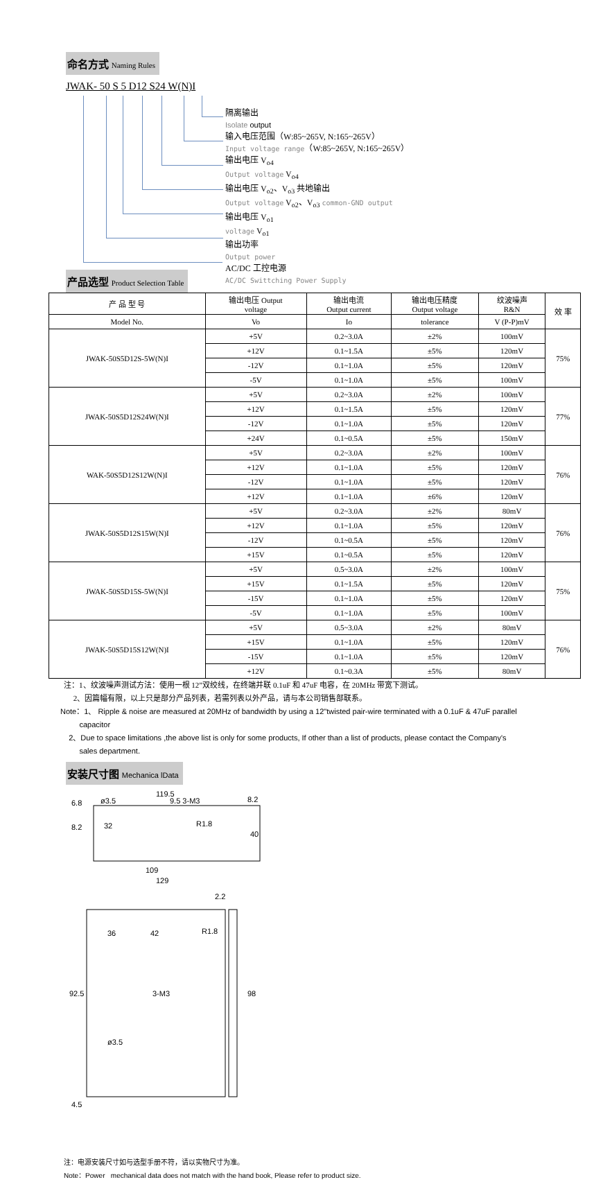命名方式 Naming Rules
JWAK- 50 S 5 D12 S24 W(N)I
隔离输出
Isolate output
输入电压范围（W:85~265V, N:165~265V）
Input voltage range（W:85~265V, N:165~265V）
输出电压 V<sub>o4</sub>
Output voltage V<sub>o4</sub>
输出电压 V<sub>o2</sub>、V<sub>o3</sub> 共地输出
Output voltage V<sub>o2</sub>、V<sub>o3</sub> common-GND output
输出电压 V<sub>o1</sub>
voltage V<sub>o1</sub>
输出功率
Output power
AC/DC 工控电源
AC/DC Swittching Power Supply
产品选型 Product Selection Table
| 产 品 型 号 | 输出电压 Output voltage | 输出电流 Output current | 输出电压精度 Output voltage | 纹波噪声 R&N | 效 率 |
| --- | --- | --- | --- | --- | --- |
| Model No. | Vo | Io | tolerance | V (P-P)mV | |
| JWAK-50S5D12S-5W(N)I | +5V | 0.2~3.0A | ±2% | 100mV | 75% |
| | +12V | 0.1~1.5A | ±5% | 120mV | |
| | -12V | 0.1~1.0A | ±5% | 120mV | |
| | -5V | 0.1~1.0A | ±5% | 100mV | |
| JWAK-50S5D12S24W(N)I | +5V | 0.2~3.0A | ±2% | 100mV | 77% |
| | +12V | 0.1~1.5A | ±5% | 120mV | |
| | -12V | 0.1~1.0A | ±5% | 120mV | |
| | +24V | 0.1~0.5A | ±5% | 150mV | |
| WAK-50S5D12S12W(N)I | +5V | 0.2~3.0A | ±2% | 100mV | 76% |
| | +12V | 0.1~1.0A | ±5% | 120mV | |
| | -12V | 0.1~1.0A | ±5% | 120mV | |
| | +12V | 0.1~1.0A | ±6% | 120mV | |
| JWAK-50S5D12S15W(N)I | +5V | 0.2~3.0A | ±2% | 80mV | 76% |
| | +12V | 0.1~1.0A | ±5% | 120mV | |
| | -12V | 0.1~0.5A | ±5% | 120mV | |
| | +15V | 0.1~0.5A | ±5% | 120mV | |
| JWAK-50S5D15S-5W(N)I | +5V | 0.5~3.0A | ±2% | 100mV | 75% |
| | +15V | 0.1~1.5A | ±5% | 120mV | |
| | -15V | 0.1~1.0A | ±5% | 120mV | |
| | -5V | 0.1~1.0A | ±5% | 100mV | |
| JWAK-50S5D15S12W(N)I | +5V | 0.5~3.0A | ±2% | 80mV | 76% |
| | +15V | 0.1~1.0A | ±5% | 120mV | |
| | -15V | 0.1~1.0A | ±5% | 120mV | |
| | +12V | 0.1~0.3A | ±5% | 80mV | |
注：1、纹波噪声测试方法：使用一根 12”双绞线，在终端并联 0.1uF 和 47uF 电容，在 20MHz 带宽下测试。
2、因篇幅有限，以上只是部分产品列表，若需列表以外产品，请与本公司销售部联系。
Note：1、 Ripple & noise are measured at 20MHz of bandwidth by using a 12"twisted pair-wire terminated with a 0.1uF & 47uF parallel
capacitor
2、Due to space limitations ,the above list is only for some products, If other than a list of products, please contact the Company's
sales department.
安装尺寸图 Mechanica lData
119.5
6.8
ø3.5
9.5 3-M3
8.2
8.2
32
R1.8
40
109
129
2.2
36
42
R1.8
3-M3
92.5
98
ø3.5
4.5
注：电源安装尺寸如与选型手册不符，请以实物尺寸为准。
Note：Power mechanical data does not match with the hand book, Please refer to product size.